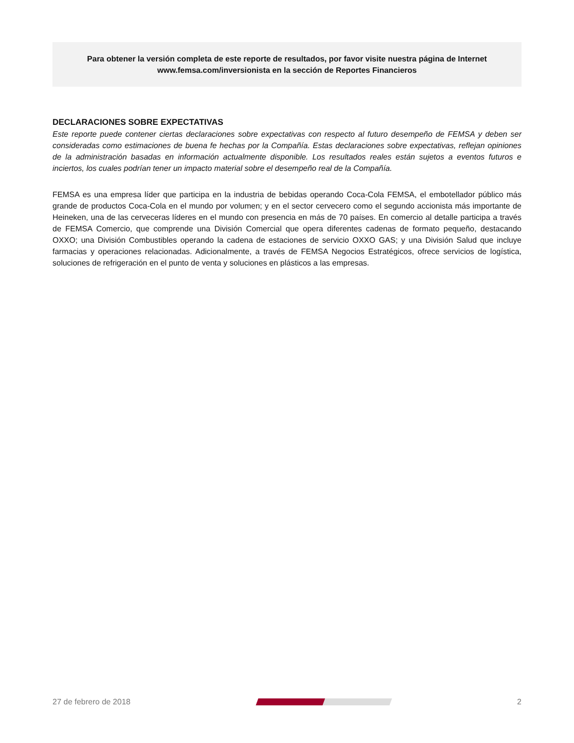Para obtener la versión completa de este reporte de resultados, por favor visite nuestra página de Internet
www.femsa.com/inversionista en la sección de Reportes Financieros
DECLARACIONES SOBRE EXPECTATIVAS
Este reporte puede contener ciertas declaraciones sobre expectativas con respecto al futuro desempeño de FEMSA y deben ser consideradas como estimaciones de buena fe hechas por la Compañía. Estas declaraciones sobre expectativas, reflejan opiniones de la administración basadas en información actualmente disponible. Los resultados reales están sujetos a eventos futuros e inciertos, los cuales podrían tener un impacto material sobre el desempeño real de la Compañía.
FEMSA es una empresa líder que participa en la industria de bebidas operando Coca-Cola FEMSA, el embotellador público más grande de productos Coca-Cola en el mundo por volumen; y en el sector cervecero como el segundo accionista más importante de Heineken, una de las cerveceras líderes en el mundo con presencia en más de 70 países. En comercio al detalle participa a través de FEMSA Comercio, que comprende una División Comercial que opera diferentes cadenas de formato pequeño, destacando OXXO; una División Combustibles operando la cadena de estaciones de servicio OXXO GAS; y una División Salud que incluye farmacias y operaciones relacionadas. Adicionalmente, a través de FEMSA Negocios Estratégicos, ofrece servicios de logística, soluciones de refrigeración en el punto de venta y soluciones en plásticos a las empresas.
27 de febrero de 2018 2